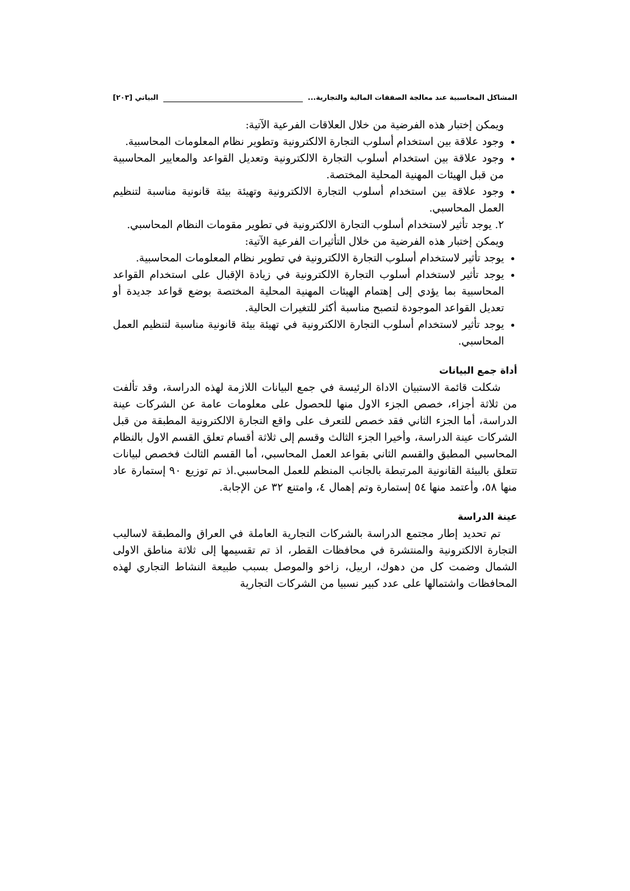المشاكل المحاسبية عند معالجة الصفقات المالية والتجارية... البياتي [٢٠٣]
ويمكن إختبار هذه الفرضية من خلال العلاقات الفرعية الآتية:
وجود علاقة بين استخدام أسلوب التجارة الالكترونية وتطوير نظام المعلومات المحاسبية.
وجود علاقة بين استخدام أسلوب التجارة الالكترونية وتعديل القواعد والمعايير المحاسبية من قبل الهيئات المهنية المحلية المختصة.
وجود علاقة بين استخدام أسلوب التجارة الالكترونية وتهيئة بيئة قانونية مناسبة لتنظيم العمل المحاسبي.
٢. يوجد تأثير لاستخدام أسلوب التجارة الالكترونية في تطوير مقومات النظام المحاسبي.
ويمكن إختبار هذه الفرضية من خلال التأثيرات الفرعية الآتية:
يوجد تأثير لاستخدام أسلوب التجارة الالكترونية في تطوير نظام المعلومات المحاسبية.
يوجد تأثير لاستخدام أسلوب التجارة الالكترونية في زيادة الإقبال على استخدام القواعد المحاسبية بما يؤدي إلى إهتمام الهيئات المهنية المحلية المختصة بوضع قواعد جديدة أو تعديل القواعد الموجودة لتصبح مناسبة أكثر للتغيرات الحالية.
يوجد تأثير لاستخدام أسلوب التجارة الالكترونية في تهيئة بيئة قانونية مناسبة لتنظيم العمل المحاسبي.
أداة جمع البيانات
شكلت قائمة الاستبيان الاداة الرئيسة في جمع البيانات اللازمة لهذه الدراسة، وقد تألفت من ثلاثة أجزاء، خصص الجزء الاول منها للحصول على معلومات عامة عن الشركات عينة الدراسة، أما الجزء الثاني فقد خصص للتعرف على واقع التجارة الالكترونية المطبقة من قبل الشركات عينة الدراسة، وأخيرا الجزء الثالث وقسم إلى ثلاثة أقسام تعلق القسم الاول بالنظام المحاسبي المطبق والقسم الثاني بقواعد العمل المحاسبي، أما القسم الثالث فخصص لبيانات تتعلق بالبيئة القانونية المرتبطة بالجانب المنظم للعمل المحاسبي.اذ تم توزيع ٩٠ إستمارة عاد منها ٥٨، وأعتمد منها ٥٤ إستمارة وتم إهمال ٤، وامتنع ٣٢ عن الإجابة.
عينة الدراسة
تم تحديد إطار مجتمع الدراسة بالشركات التجارية العاملة في العراق والمطبقة لاساليب التجارة الالكترونية والمنتشرة في محافظات القطر، اذ تم تقسيمها إلى ثلاثة مناطق الاولى الشمال وضمت كل من دهوك، اربيل، زاخو والموصل بسبب طبيعة النشاط التجاري لهذه المحافظات واشتمالها على عدد كبير نسبيا من الشركات التجارية